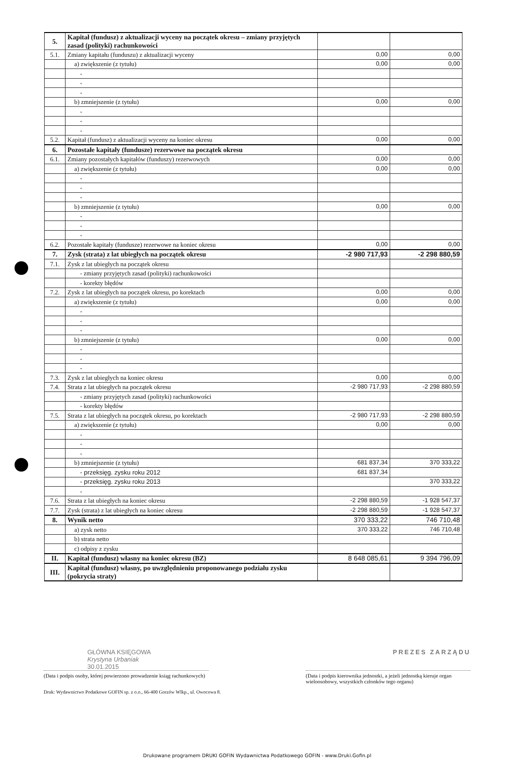| 5. | Kapitał (fundusz) z aktualizacji wyceny na początek okresu – zmiany przyjętych zasad (polityki) rachunkowości | | |
| 5.1. | Zmiany kapitału (funduszu) z aktualizacji wyceny | 0,00 | 0,00 |
| | a) zwiększenie (z tytułu) | 0,00 | 0,00 |
| | - | | |
| | - | | |
| | - | | |
| | b) zmniejszenie (z tytułu) | 0,00 | 0,00 |
| | - | | |
| | - | | |
| | - | | |
| 5.2. | Kapitał (fundusz) z aktualizacji wyceny na koniec okresu | 0,00 | 0,00 |
| 6. | Pozostałe kapitały (fundusze) rezerwowe na początek okresu | | |
| 6.1. | Zmiany pozostałych kapitałów (funduszy) rezerwowych | 0,00 | 0,00 |
| | a) zwiększenie (z tytułu) | 0,00 | 0,00 |
| | - | | |
| | - | | |
| | - | | |
| | b) zmniejszenie (z tytułu) | 0,00 | 0,00 |
| | - | | |
| | - | | |
| | - | | |
| 6.2. | Pozostałe kapitały (fundusze) rezerwowe na koniec okresu | 0,00 | 0,00 |
| 7. | Zysk (strata) z lat ubiegłych na początek okresu | -2 980 717,93 | -2 298 880,59 |
| 7.1. | Zysk z lat ubiegłych na początek okresu | | |
| | - zmiany przyjętych zasad (polityki) rachunkowości | | |
| | - korekty błędów | | |
| 7.2. | Zysk z lat ubiegłych na początek okresu, po korektach | 0,00 | 0,00 |
| | a) zwiększenie (z tytułu) | 0,00 | 0,00 |
| | - | | |
| | - | | |
| | - | | |
| | b) zmniejszenie (z tytułu) | 0,00 | 0,00 |
| | - | | |
| | - | | |
| | - | | |
| 7.3. | Zysk z lat ubiegłych na koniec okresu | 0,00 | 0,00 |
| 7.4. | Strata z lat ubiegłych na początek okresu | -2 980 717,93 | -2 298 880,59 |
| | - zmiany przyjętych zasad (polityki) rachunkowości | | |
| | - korekty błędów | | |
| 7.5. | Strata z lat ubiegłych na początek okresu, po korektach | -2 980 717,93 | -2 298 880,59 |
| | a) zwiększenie (z tytułu) | 0,00 | 0,00 |
| | - | | |
| | - | | |
| | - | | |
| | b) zmniejszenie (z tytułu) | 681 837,34 | 370 333,22 |
| | - przeksięg. zysku roku 2012 | 681 837,34 | |
| | - przeksięg. zysku roku 2013 | | 370 333,22 |
| | - | | |
| 7.6. | Strata z lat ubiegłych na koniec okresu | -2 298 880,59 | -1 928 547,37 |
| 7.7. | Zysk (strata) z lat ubiegłych na koniec okresu | -2 298 880,59 | -1 928 547,37 |
| 8. | Wynik netto | 370 333,22 | 746 710,48 |
| | a) zysk netto | 370 333,22 | 746 710,48 |
| | b) strata netto | | |
| | c) odpisy z zysku | | |
| II. | Kapitał (fundusz) własny na koniec okresu (BZ) | 8 648 085,61 | 9 394 796,09 |
| III. | Kapitał (fundusz) własny, po uwzględnieniu proponowanego podziału zysku (pokrycia straty) | | |
GŁÓWNA KSIĘGOWA
Krystyna Urbaniak
30.01.2015
PREZES ZARZĄDU
(Data i podpis osoby, której powierzono prowadzenie ksiąg rachunkowych)
(Data i podpis kierownika jednostki, a jeżeli jednostką kieruje organ wieloosobowy, wszystkich członków tego organu)
Druk: Wydawnictwo Podatkowe GOFIN sp. z o.o., 66-400 Gorzów Wlkp., ul. Owocowa 8.
Drukowane programem DRUKI GOFIN Wydawnictwa Podatkowego GOFIN - www.Druki.Gofin.pl